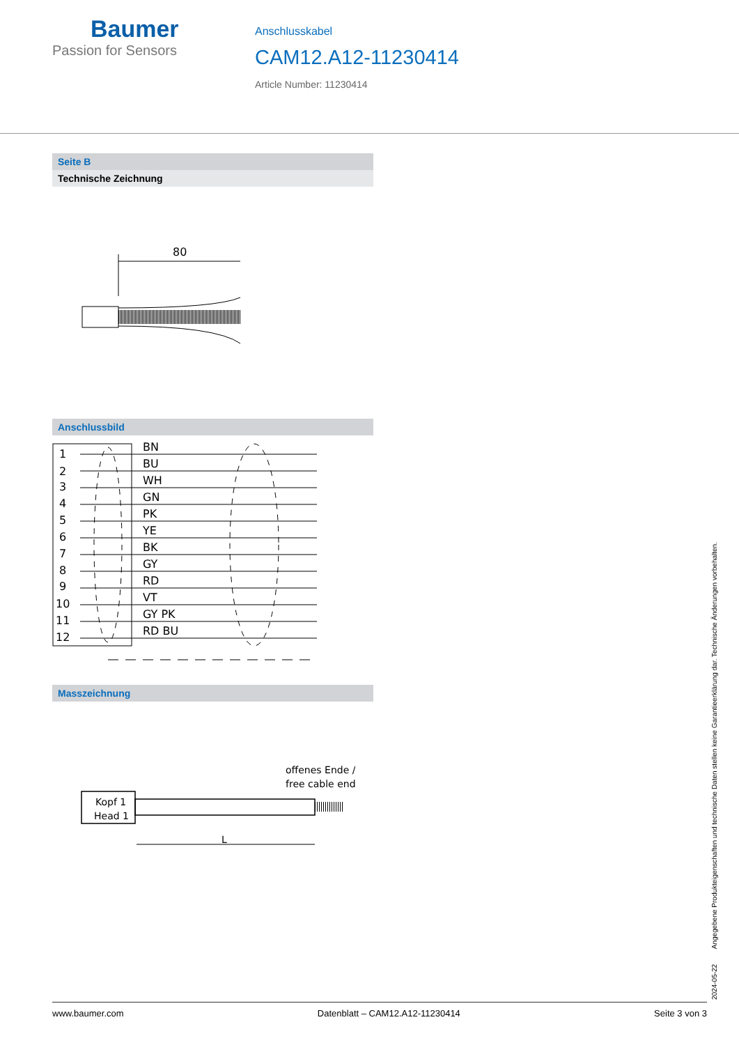Baumer
Passion for Sensors
Anschlusskabel
CAM12.A12-11230414
Article Number: 11230414
Seite B
Technische Zeichnung
80
Anschlussbild
1
2
3
4
5
6
7
8
9
10
11
12
BN
BU
WH
GN
PK
YE
BK
GY
RD
VT
GY PK
RD BU
Masszeichnung
offenes Ende /
free cable end
Kopf 1
Head 1
L
2024-05-22 Angegebene Produkteigenschaften und technische Daten stellen keine Garantieerklärung dar. Technische Änderungen vorbehalten.
www.baumer.com Datenblatt – CAM12.A12-11230414 Seite 3 von 3